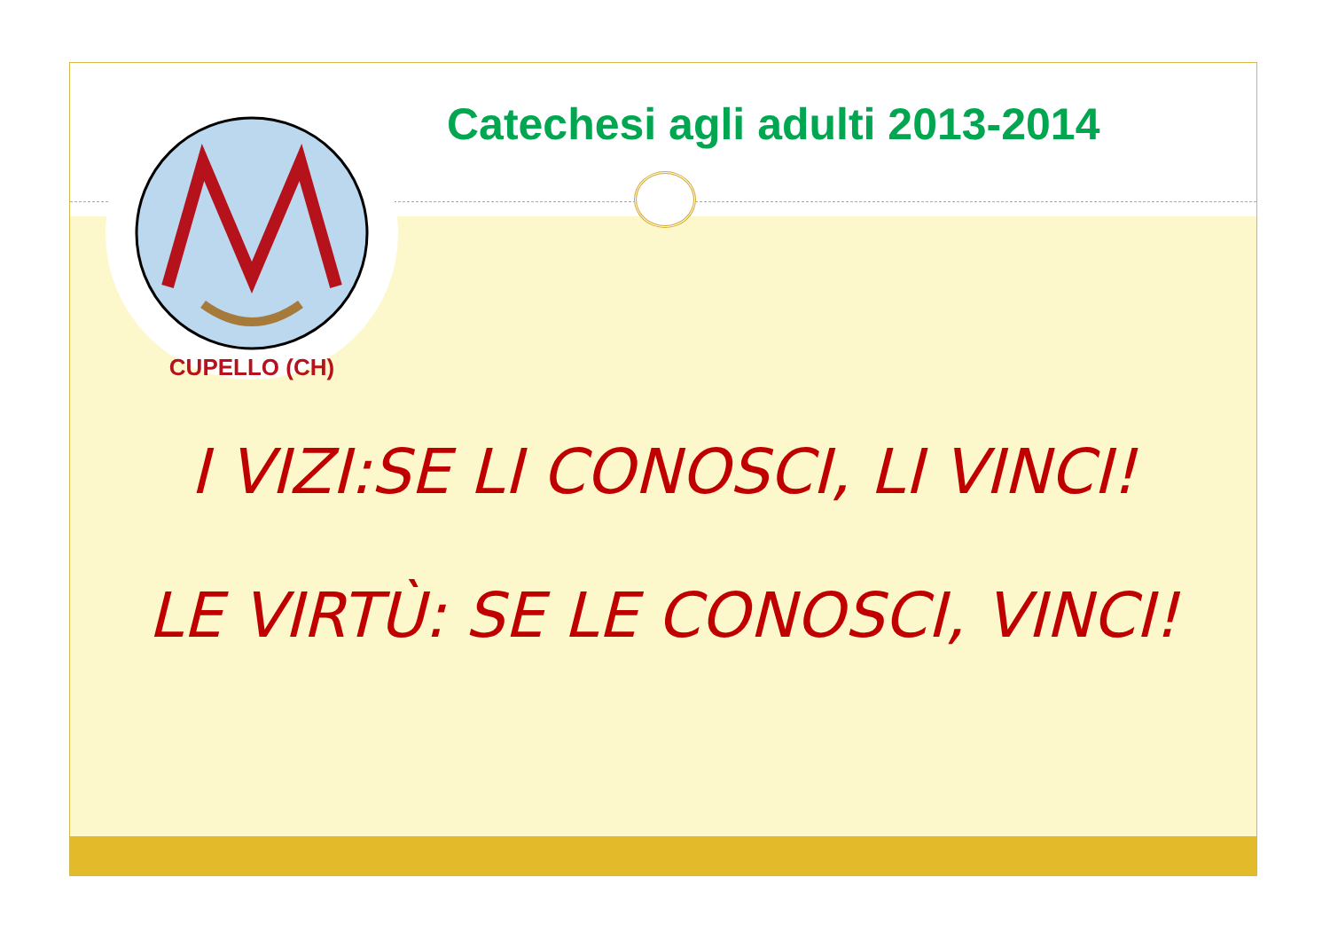CUPELLO (CH)
Catechesi agli adulti 2013-2014
I VIZI:SE LI CONOSCI, LI VINCI!
LE VIRTÙ: SE LE CONOSCI, VINCI!